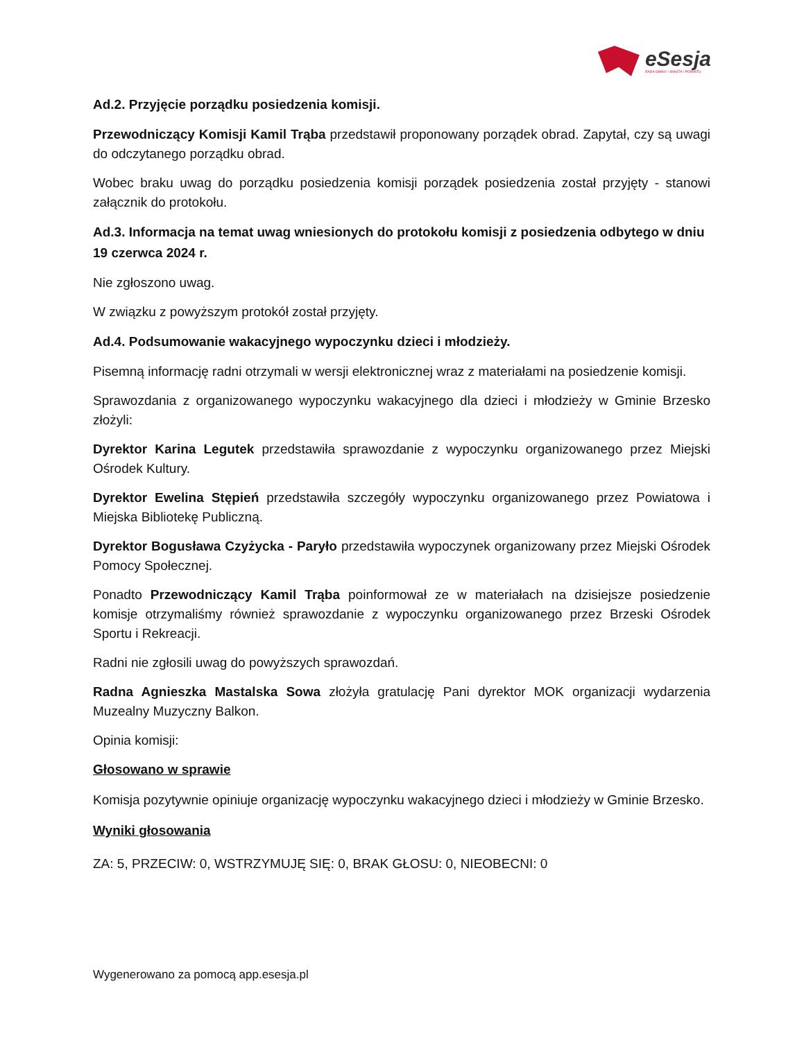eSesja
RADA GMINY / MIASTA / POWIATU
Ad.2. Przyjęcie porządku posiedzenia komisji.
Przewodniczący Komisji Kamil Trąba przedstawił proponowany porządek obrad. Zapytał, czy są uwagi do odczytanego porządku obrad.
Wobec braku uwag do porządku posiedzenia komisji porządek posiedzenia został przyjęty - stanowi załącznik do protokołu.
Ad.3. Informacja na temat uwag wniesionych do protokołu komisji z posiedzenia odbytego w dniu 19 czerwca 2024 r.
Nie zgłoszono uwag.
W związku z powyższym protokół został przyjęty.
Ad.4. Podsumowanie wakacyjnego wypoczynku dzieci i młodzieży.
Pisemną informację radni otrzymali w wersji elektronicznej wraz z materiałami na posiedzenie komisji.
Sprawozdania z organizowanego wypoczynku wakacyjnego dla dzieci i młodzieży w Gminie Brzesko złożyli:
Dyrektor Karina Legutek przedstawiła sprawozdanie z wypoczynku organizowanego przez Miejski Ośrodek Kultury.
Dyrektor Ewelina Stępień przedstawiła szczegóły wypoczynku organizowanego przez Powiatowa i Miejska Bibliotekę Publiczną.
Dyrektor Bogusława Czyżycka - Paryło przedstawiła wypoczynek organizowany przez Miejski Ośrodek Pomocy Społecznej.
Ponadto Przewodniczący Kamil Trąba poinformował ze w materiałach na dzisiejsze posiedzenie komisje otrzymaliśmy również sprawozdanie z wypoczynku organizowanego przez Brzeski Ośrodek Sportu i Rekreacji.
Radni nie zgłosili uwag do powyższych sprawozdań.
Radna Agnieszka Mastalska Sowa złożyła gratulację Pani dyrektor MOK organizacji wydarzenia Muzealny Muzyczny Balkon.
Opinia komisji:
Głosowano w sprawie
Komisja pozytywnie opiniuje organizację wypoczynku wakacyjnego dzieci i młodzieży w Gminie Brzesko.
Wyniki głosowania
ZA: 5, PRZECIW: 0, WSTRZYMUJĘ SIĘ: 0, BRAK GŁOSU: 0, NIEOBECNI: 0
Wygenerowano za pomocą app.esesja.pl